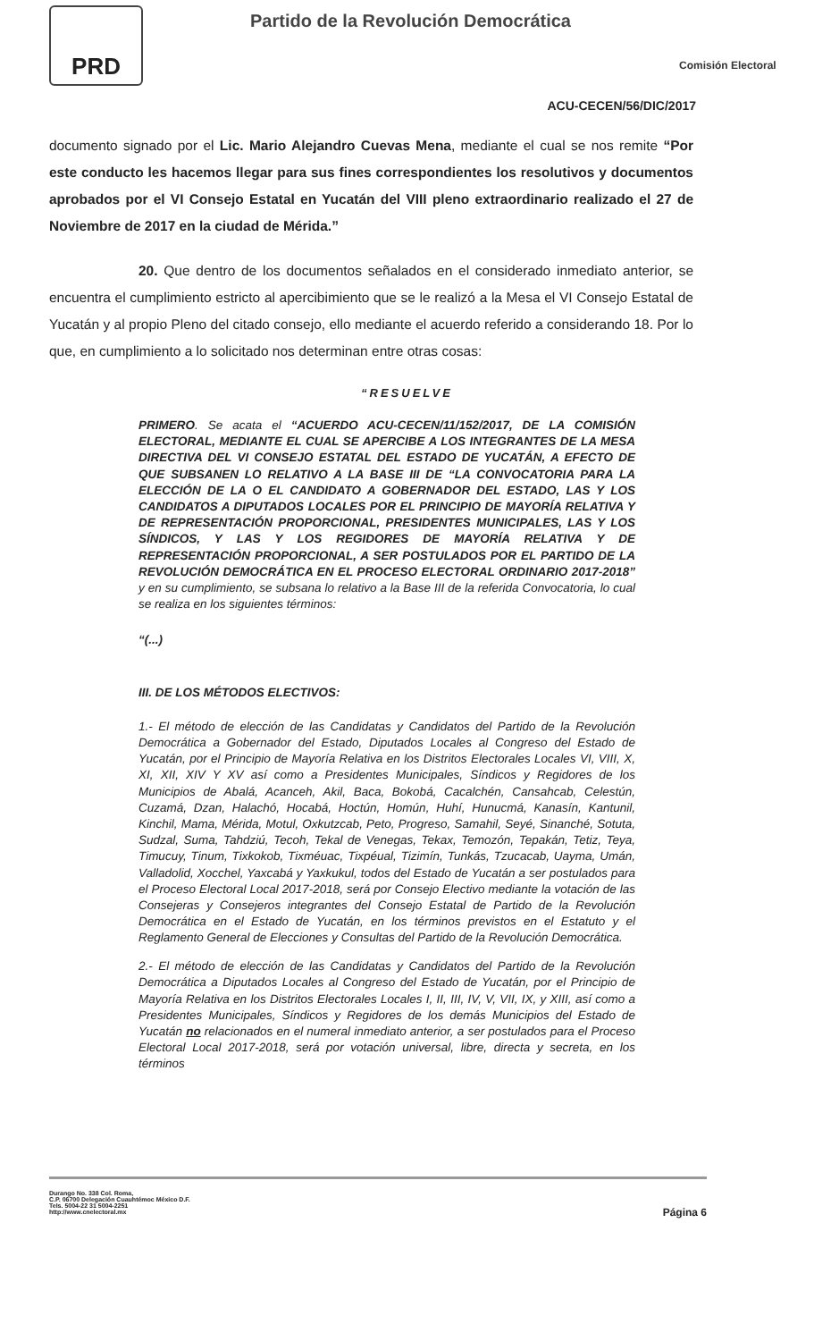PRD
Partido de la Revolución Democrática
Comisión Electoral
ACU-CECEN/56/DIC/2017
documento signado por el Lic. Mario Alejandro Cuevas Mena, mediante el cual se nos remite “Por este conducto les hacemos llegar para sus fines correspondientes los resolutivos y documentos aprobados por el VI Consejo Estatal en Yucatán del VIII pleno extraordinario realizado el 27 de Noviembre de 2017 en la ciudad de Mérida.”
20. Que dentro de los documentos señalados en el considerado inmediato anterior, se encuentra el cumplimiento estricto al apercibimiento que se le realizó a la Mesa el VI Consejo Estatal de Yucatán y al propio Pleno del citado consejo, ello mediante el acuerdo referido a considerando 18. Por lo que, en cumplimiento a lo solicitado nos determinan entre otras cosas:
“RESUELVE
PRIMERO. Se acata el “ACUERDO ACU-CECEN/11/152/2017, DE LA COMISIÓN ELECTORAL, MEDIANTE EL CUAL SE APERCIBE A LOS INTEGRANTES DE LA MESA DIRECTIVA DEL VI CONSEJO ESTATAL DEL ESTADO DE YUCATÁN, A EFECTO DE QUE SUBSANEN LO RELATIVO A LA BASE III DE “LA CONVOCATORIA PARA LA ELECCIÓN DE LA O EL CANDIDATO A GOBERNADOR DEL ESTADO, LAS Y LOS CANDIDATOS A DIPUTADOS LOCALES POR EL PRINCIPIO DE MAYORÍA RELATIVA Y DE REPRESENTACIÓN PROPORCIONAL, PRESIDENTES MUNICIPALES, LAS Y LOS SÍNDICOS, Y LAS Y LOS REGIDORES DE MAYORÍA RELATIVA Y DE REPRESENTACIÓN PROPORCIONAL, A SER POSTULADOS POR EL PARTIDO DE LA REVOLUCIÓN DEMOCRÁTICA EN EL PROCESO ELECTORAL ORDINARIO 2017-2018” y en su cumplimiento, se subsana lo relativo a la Base III de la referida Convocatoria, lo cual se realiza en los siguientes términos:
“(...)
III. DE LOS MÉTODOS ELECTIVOS:
1.- El método de elección de las Candidatas y Candidatos del Partido de la Revolución Democrática a Gobernador del Estado, Diputados Locales al Congreso del Estado de Yucatán, por el Principio de Mayoría Relativa en los Distritos Electorales Locales VI, VIII, X, XI, XII, XIV Y XV así como a Presidentes Municipales, Síndicos y Regidores de los Municipios de Abalá, Acanceh, Akil, Baca, Bokobá, Cacalchén, Cansahcab, Celestún, Cuzamá, Dzan, Halachó, Hocabá, Hoctún, Homún, Huhí, Hunucmá, Kanasín, Kantunil, Kinchil, Mama, Mérida, Motul, Oxkutzcab, Peto, Progreso, Samahil, Seyé, Sinanché, Sotuta, Sudzal, Suma, Tahdziú, Tecoh, Tekal de Venegas, Tekax, Temozón, Tepakán, Tetiz, Teya, Timucuy, Tinum, Tixkokob, Tixméuac, Tixpéual, Tizimín, Tunkás, Tzucacab, Uayma, Umán, Valladolid, Xocchel, Yaxcabá y Yaxkukul, todos del Estado de Yucatán a ser postulados para el Proceso Electoral Local 2017-2018, será por Consejo Electivo mediante la votación de las Consejeras y Consejeros integrantes del Consejo Estatal de Partido de la Revolución Democrática en el Estado de Yucatán, en los términos previstos en el Estatuto y el Reglamento General de Elecciones y Consultas del Partido de la Revolución Democrática.
2.- El método de elección de las Candidatas y Candidatos del Partido de la Revolución Democrática a Diputados Locales al Congreso del Estado de Yucatán, por el Principio de Mayoría Relativa en los Distritos Electorales Locales I, II, III, IV, V, VII, IX, y XIII, así como a Presidentes Municipales, Síndicos y Regidores de los demás Municipios del Estado de Yucatán no relacionados en el numeral inmediato anterior, a ser postulados para el Proceso Electoral Local 2017-2018, será por votación universal, libre, directa y secreta, en los términos
Durango No. 338 Col. Roma,
C.P. 06700 Delegación Cuauhtémoc México D.F.
Tels. 5004-22 31 5004-2251
http://www.cnelectoral.mx
Página 6